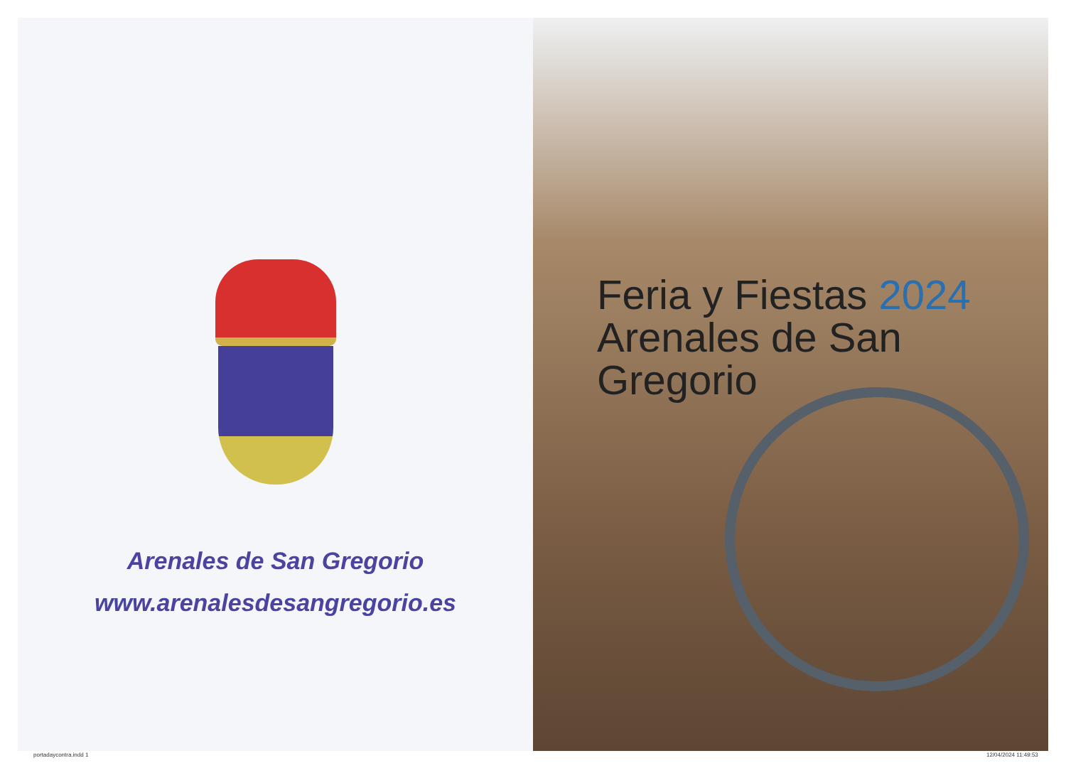Arenales de San Gregorio
www.arenalesdesangregorio.es
Feria y Fiestas 2024
Arenales de San Gregorio
portadaycontra.indd 1 12/04/2024 11:49:53